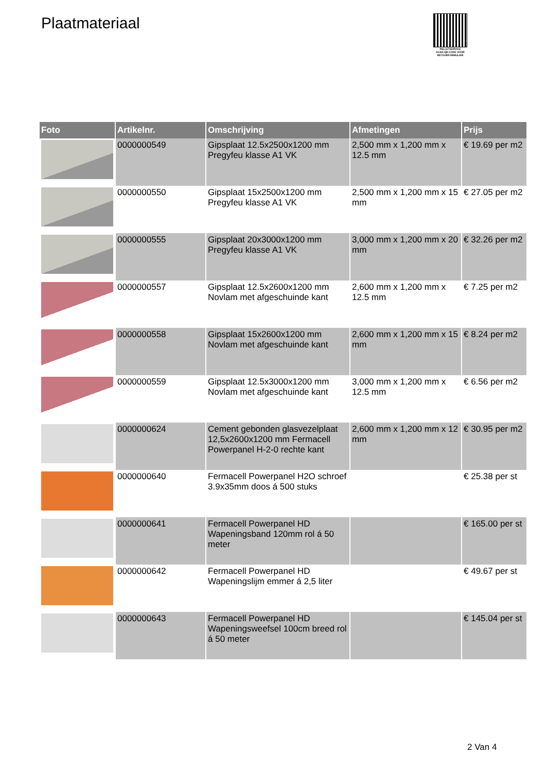Plaatmateriaal
PALLETSERVICE
SCAN QR-CODE VOOR RETOURFORMULIER
| Foto | Artikelnr. | Omschrijving | Afmetingen | Prijs |
| --- | --- | --- | --- | --- |
| | 0000000549 | Gipsplaat 12.5x2500x1200 mm Pregyfeu klasse A1 VK | 2,500 mm x 1,200 mm x 12.5 mm | € 19.69 per m2 |
| | 0000000550 | Gipsplaat 15x2500x1200 mm Pregyfeu klasse A1 VK | 2,500 mm x 1,200 mm x 15 mm | € 27.05 per m2 |
| | 0000000555 | Gipsplaat 20x3000x1200 mm Pregyfeu klasse A1 VK | 3,000 mm x 1,200 mm x 20 mm | € 32.26 per m2 |
| | 0000000557 | Gipsplaat 12.5x2600x1200 mm Novlam met afgeschuinde kant | 2,600 mm x 1,200 mm x 12.5 mm | € 7.25 per m2 |
| | 0000000558 | Gipsplaat 15x2600x1200 mm Novlam met afgeschuinde kant | 2,600 mm x 1,200 mm x 15 mm | € 8.24 per m2 |
| | 0000000559 | Gipsplaat 12.5x3000x1200 mm Novlam met afgeschuinde kant | 3,000 mm x 1,200 mm x 12.5 mm | € 6.56 per m2 |
| | 0000000624 | Cement gebonden glasvezelplaat 12,5x2600x1200 mm Fermacell Powerpanel H-2-0 rechte kant | 2,600 mm x 1,200 mm x 12 mm | € 30.95 per m2 |
| | 0000000640 | Fermacell Powerpanel H2O schroef 3.9x35mm doos á 500 stuks | | € 25.38 per st |
| | 0000000641 | Fermacell Powerpanel HD Wapeningsband 120mm rol á 50 meter | | € 165.00 per st |
| | 0000000642 | Fermacell Powerpanel HD Wapeningslijm emmer á 2,5 liter | | € 49.67 per st |
| | 0000000643 | Fermacell Powerpanel HD Wapeningsweefsel 100cm breed rol á 50 meter | | € 145.04 per st |
2 Van 4